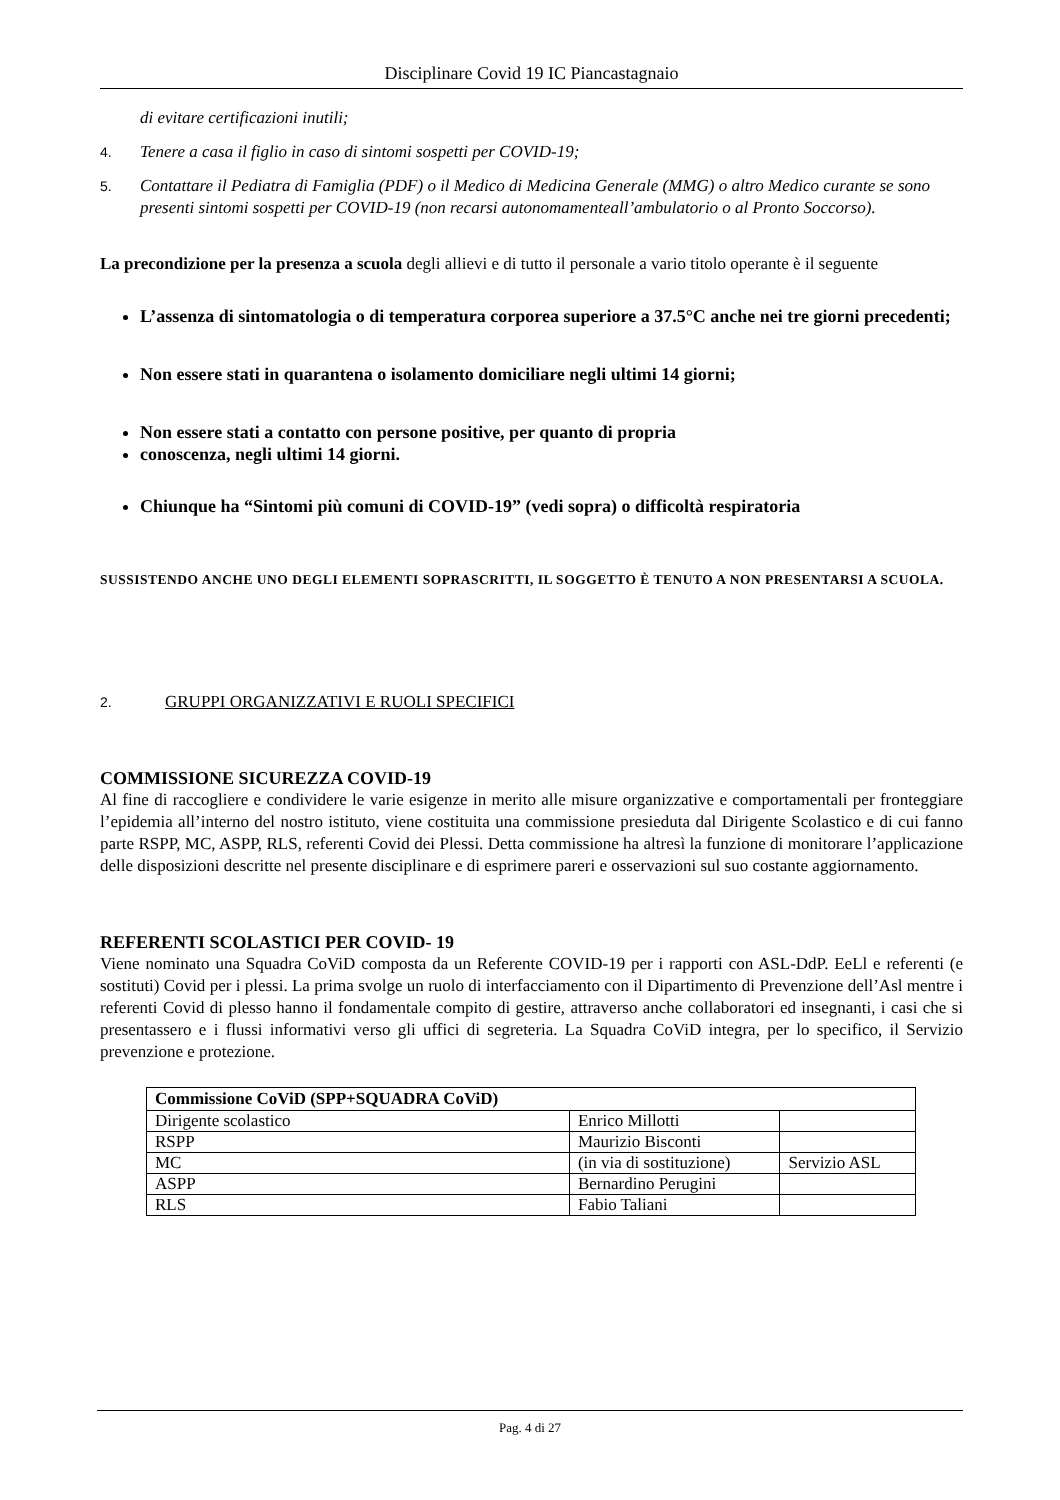Disciplinare Covid 19 IC Piancastagnaio
di evitare certificazioni inutili;
4. Tenere a casa il figlio in caso di sintomi sospetti per COVID-19;
5. Contattare il Pediatra di Famiglia (PDF) o il Medico di Medicina Generale (MMG) o altro Medico curante se sono presenti sintomi sospetti per COVID-19 (non recarsi autonomamenteall’ambulatorio o al Pronto Soccorso).
La precondizione per la presenza a scuola degli allievi e di tutto il personale a vario titolo operante è il seguente
L’assenza di sintomatologia o di temperatura corporea superiore a 37.5°C anche nei tre giorni precedenti;
Non essere stati in quarantena o isolamento domiciliare negli ultimi 14 giorni;
Non essere stati a contatto con persone positive, per quanto di propria
conoscenza, negli ultimi 14 giorni.
Chiunque ha “Sintomi più comuni di COVID-19” (vedi sopra) o difficoltà respiratoria
SUSSISTENDO ANCHE UNO DEGLI ELEMENTI SOPRASCRITTI, IL SOGGETTO È TENUTO A NON PRESENTARSI A SCUOLA.
2. GRUPPI ORGANIZZATIVI E RUOLI SPECIFICI
COMMISSIONE SICUREZZA COVID-19
Al fine di raccogliere e condividere le varie esigenze in merito alle misure organizzative e comportamentali per fronteggiare l’epidemia all’interno del nostro istituto, viene costituita una commissione presieduta dal Dirigente Scolastico e di cui fanno parte RSPP, MC, ASPP, RLS, referenti Covid dei Plessi. Detta commissione ha altresì la funzione di monitorare l’applicazione delle disposizioni descritte nel presente disciplinare e di esprimere pareri e osservazioni sul suo costante aggiornamento.
REFERENTI SCOLASTICI PER COVID- 19
Viene nominato una Squadra CoViD composta da un Referente COVID-19 per i rapporti con ASL-DdP. EeLl e referenti (e sostituti) Covid per i plessi. La prima svolge un ruolo di interfacciamento con il Dipartimento di Prevenzione dell’Asl mentre i referenti Covid di plesso hanno il fondamentale compito di gestire, attraverso anche collaboratori ed insegnanti, i casi che si presentassero e i flussi informativi verso gli uffici di segreteria. La Squadra CoViD integra, per lo specifico, il Servizio prevenzione e protezione.
| Commissione CoViD (SPP+SQUADRA CoViD) | | |
| --- | --- | --- |
| Dirigente scolastico | Enrico Millotti | |
| RSPP | Maurizio Bisconti | |
| MC | (in via di sostituzione) | Servizio ASL |
| ASPP | Bernardino Perugini | |
| RLS | Fabio Taliani | |
Pag. 4 di 27